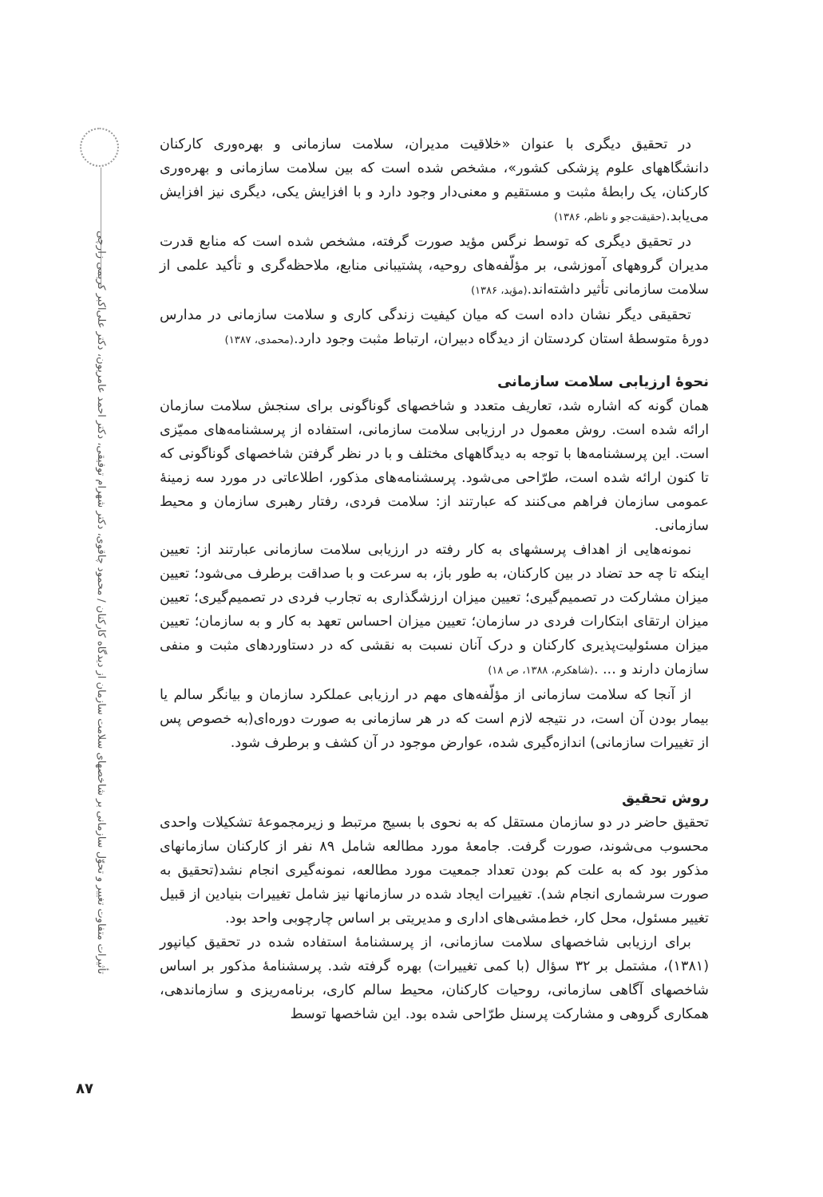تأثیرات متفاوت تغییر و تحوّل سازمانی بر شاخصهای سلامت سازمان از دیدگاه کارکنان / محمود چاقوی، دکتر شهرام توفیقی، دکتر احمد عامریون، دکتر علی‌اکبر کریمی زارچی
در تحقیق دیگری با عنوان «خلاقیت مدیران، سلامت سازمانی و بهره‌وری کارکنان دانشگاههای علوم پزشکی کشور»، مشخص شده است که بین سلامت سازمانی و بهره‌وری کارکنان، یک رابطۀ مثبت و مستقیم و معنی‌دار وجود دارد و با افزایش یکی، دیگری نیز افزایش می‌یابد.(حقیقت‌جو و ناظم، ۱۳۸۶)
در تحقیق دیگری که توسط نرگس مؤید صورت گرفته، مشخص شده است که منابع قدرت مدیران گروههای آموزشی، بر مؤلّفه‌های روحیه، پشتیبانی منابع، ملاحظه‌گری و تأکید علمی از سلامت سازمانی تأثیر داشته‌اند.(مؤید، ۱۳۸۶)
تحقیقی دیگر نشان داده است که میان کیفیت زندگی کاری و سلامت سازمانی در مدارس دورۀ متوسطۀ استان کردستان از دیدگاه دبیران، ارتباط مثبت وجود دارد.(محمدی، ۱۳۸۷)
نحوۀ ارزیابی سلامت سازمانی
همان گونه که اشاره شد، تعاریف متعدد و شاخصهای گوناگونی برای سنجش سلامت سازمان ارائه شده است. روش معمول در ارزیابی سلامت سازمانی، استفاده از پرسشنامه‌های ممیّزی است. این پرسشنامه‌ها با توجه به دیدگاههای مختلف و با در نظر گرفتن شاخصهای گوناگونی که تا کنون ارائه شده است، طرّاحی می‌شود. پرسشنامه‌های مذکور، اطلاعاتی در مورد سه زمینۀ عمومی سازمان فراهم می‌کنند که عبارتند از: سلامت فردی، رفتار رهبری سازمان و محیط سازمانی.
نمونه‌هایی از اهداف پرسشهای به کار رفته در ارزیابی سلامت سازمانی عبارتند از: تعیین اینکه تا چه حد تضاد در بین کارکنان، به طور باز، به سرعت و با صداقت برطرف می‌شود؛ تعیین میزان مشارکت در تصمیم‌گیری؛ تعیین میزان ارزشگذاری به تجارب فردی در تصمیم‌گیری؛ تعیین میزان ارتقای ابتکارات فردی در سازمان؛ تعیین میزان احساس تعهد به کار و به سازمان؛ تعیین میزان مسئولیت‌پذیری کارکنان و درک آنان نسبت به نقشی که در دستاوردهای مثبت و منفی سازمان دارند و ... .(شاهکرم، ۱۳۸۸، ص ۱۸)
از آنجا که سلامت سازمانی از مؤلّفه‌های مهم در ارزیابی عملکرد سازمان و بیانگر سالم یا بیمار بودن آن است، در نتیجه لازم است که در هر سازمانی به صورت دوره‌ای(به خصوص پس از تغییرات سازمانی) اندازه‌گیری شده، عوارض موجود در آن کشف و برطرف شود.
روش تحقیق
تحقیق حاضر در دو سازمان مستقل که به نحوی با بسیج مرتبط و زیرمجموعۀ تشکیلات واحدی محسوب می‌شوند، صورت گرفت. جامعۀ مورد مطالعه شامل ۸۹ نفر از کارکنان سازمانهای مذکور بود که به علت کم بودن تعداد جمعیت مورد مطالعه، نمونه‌گیری انجام نشد(تحقیق به صورت سرشماری انجام شد). تغییرات ایجاد شده در سازمانها نیز شامل تغییرات بنیادین از قبیل تغییر مسئول، محل کار، خط‌مشی‌های اداری و مدیریتی بر اساس چارچوبی واحد بود.
برای ارزیابی شاخصهای سلامت سازمانی، از پرسشنامۀ استفاده شده در تحقیق کیانپور (۱۳۸۱)، مشتمل بر ۳۲ سؤال (با کمی تغییرات) بهره گرفته شد. پرسشنامۀ مذکور بر اساس شاخصهای آگاهی سازمانی، روحیات کارکنان، محیط سالم کاری، برنامه‌ریزی و سازماندهی، همکاری گروهی و مشارکت پرسنل طرّاحی شده بود. این شاخصها توسط
۸۷